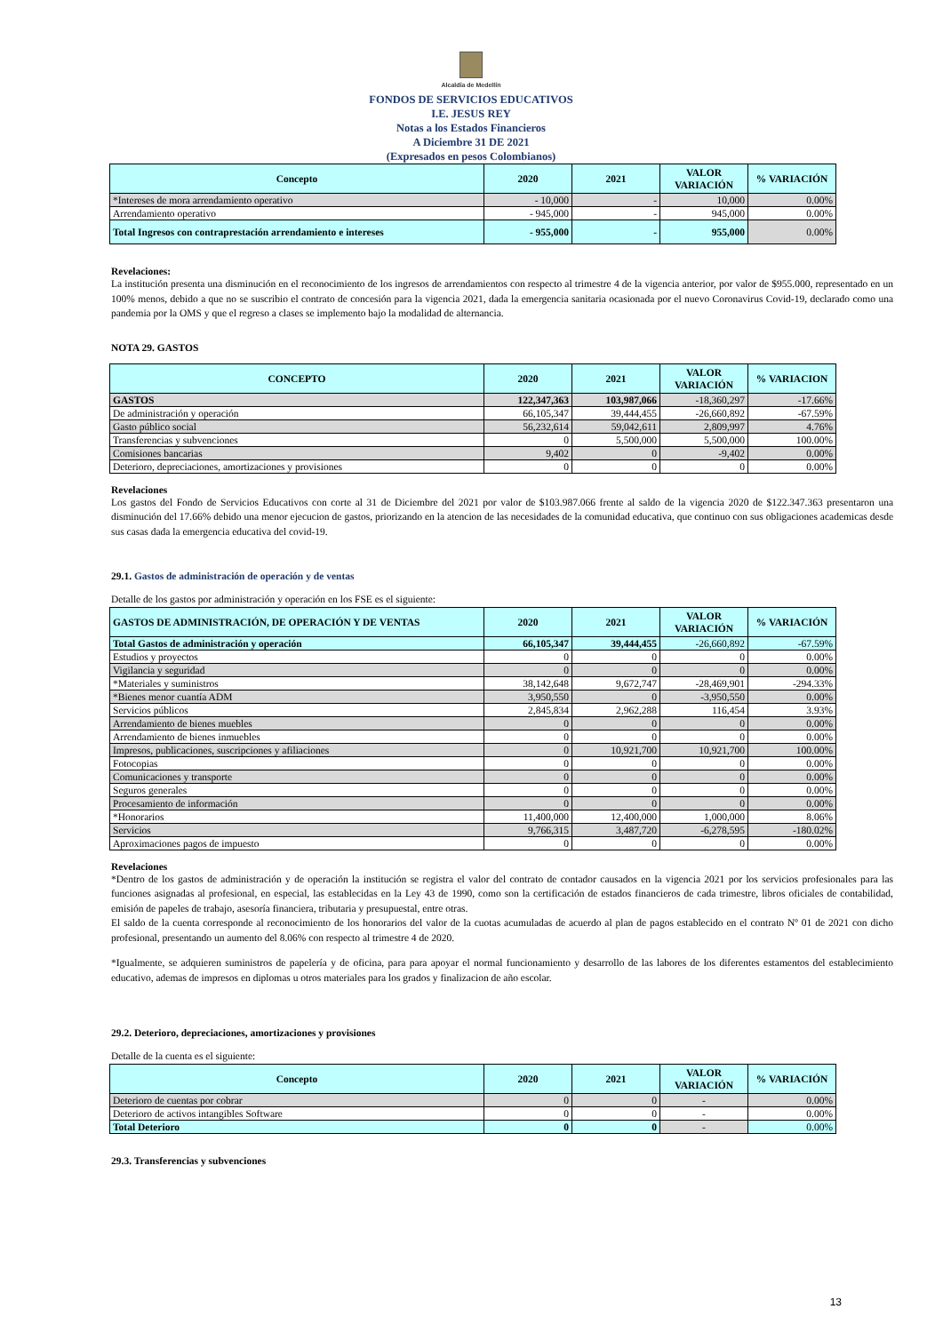Alcaldía de Medellín
FONDOS DE SERVICIOS EDUCATIVOS
I.E. JESUS REY
Notas a los Estados Financieros
A Diciembre 31 DE 2021
(Expresados en pesos Colombianos)
| Concepto | 2020 | 2021 | VALOR VARIACIÓN | % VARIACIÓN |
| --- | --- | --- | --- | --- |
| *Intereses de mora arrendamiento operativo | - 10,000 | - | 10,000 | 0.00% |
| Arrendamiento operativo | - 945,000 | - | 945,000 | 0.00% |
| Total Ingresos con contraprestación arrendamiento e intereses | - 955,000 | - | 955,000 | 0.00% |
Revelaciones:
La institución presenta una disminución en el reconocimiento de los ingresos de arrendamientos con respecto al trimestre 4 de la vigencia anterior, por valor de $955.000, representado en un 100% menos, debido a que no se suscribio el contrato de concesión para la vigencia 2021, dada la emergencia sanitaria ocasionada por el nuevo Coronavirus Covid-19, declarado como una pandemia por la OMS y que el regreso a clases se implemento bajo la modalidad de alternancia.
NOTA 29. GASTOS
| CONCEPTO | 2020 | 2021 | VALOR VARIACIÓN | % VARIACION |
| --- | --- | --- | --- | --- |
| GASTOS | 122,347,363 | 103,987,066 | -18,360,297 | -17.66% |
| De administración y operación | 66,105,347 | 39,444,455 | -26,660,892 | -67.59% |
| Gasto público social | 56,232,614 | 59,042,611 | 2,809,997 | 4.76% |
| Transferencias y subvenciones | 0 | 5,500,000 | 5,500,000 | 100.00% |
| Comisiones bancarias | 9,402 | 0 | -9,402 | 0.00% |
| Deterioro, depreciaciones, amortizaciones y provisiones | 0 | 0 | 0 | 0.00% |
Revelaciones
Los gastos del Fondo de Servicios Educativos con corte al 31 de Diciembre del 2021 por valor de $103.987.066 frente al saldo de la vigencia 2020 de $122.347.363 presentaron una disminución del 17.66% debido una menor ejecucion de gastos, priorizando en la atencion de las necesidades de la comunidad educativa, que continuo con sus obligaciones academicas desde sus casas dada la emergencia educativa del covid-19.
29.1. Gastos de administración de operación y de ventas
Detalle de los gastos por administración y operación en los FSE es el siguiente:
| GASTOS DE ADMINISTRACIÓN, DE OPERACIÓN Y DE VENTAS | 2020 | 2021 | VALOR VARIACIÓN | % VARIACIÓN |
| --- | --- | --- | --- | --- |
| Total Gastos de administración y operación | 66,105,347 | 39,444,455 | -26,660,892 | -67.59% |
| Estudios y proyectos | 0 | 0 | 0 | 0.00% |
| Vigilancia y seguridad | 0 | 0 | 0 | 0.00% |
| *Materiales y suministros | 38,142,648 | 9,672,747 | -28,469,901 | -294.33% |
| *Bienes menor cuantía ADM | 3,950,550 | 0 | -3,950,550 | 0.00% |
| Servicios públicos | 2,845,834 | 2,962,288 | 116,454 | 3.93% |
| Arrendamiento de bienes muebles | 0 | 0 | 0 | 0.00% |
| Arrendamiento de bienes inmuebles | 0 | 0 | 0 | 0.00% |
| Impresos, publicaciones, suscripciones y afiliaciones | 0 | 10,921,700 | 10,921,700 | 100.00% |
| Fotocopias | 0 | 0 | 0 | 0.00% |
| Comunicaciones y transporte | 0 | 0 | 0 | 0.00% |
| Seguros generales | 0 | 0 | 0 | 0.00% |
| Procesamiento de información | 0 | 0 | 0 | 0.00% |
| *Honorarios | 11,400,000 | 12,400,000 | 1,000,000 | 8.06% |
| Servicios | 9,766,315 | 3,487,720 | -6,278,595 | -180.02% |
| Aproximaciones pagos de impuesto | 0 | 0 | 0 | 0.00% |
Revelaciones
*Dentro de los gastos de administración y de operación la institución se registra el valor del contrato de contador causados en la vigencia 2021 por los servicios profesionales para las funciones asignadas al profesional, en especial, las establecidas en la Ley 43 de 1990, como son la certificación de estados financieros de cada trimestre, libros oficiales de contabilidad, emisión de papeles de trabajo, asesoría financiera, tributaria y presupuestal, entre otras.
El saldo de la cuenta corresponde al reconocimiento de los honorarios del valor de la cuotas acumuladas de acuerdo al plan de pagos establecido en el contrato Nº 01 de 2021 con dicho profesional, presentando un aumento del 8.06% con respecto al trimestre 4 de 2020.
*Igualmente, se adquieren suministros de papelería y de oficina, para para apoyar el normal funcionamiento y desarrollo de las labores de los diferentes estamentos del establecimiento educativo, ademas de impresos en diplomas u otros materiales para los grados y finalizacion de año escolar.
29.2. Deterioro, depreciaciones, amortizaciones y provisiones
Detalle de la cuenta es el siguiente:
| Concepto | 2020 | 2021 | VALOR VARIACIÓN | % VARIACIÓN |
| --- | --- | --- | --- | --- |
| Deterioro de cuentas por cobrar | 0 | 0 | - | 0.00% |
| Deterioro de activos intangibles Software | 0 | 0 | - | 0.00% |
| Total Deterioro | 0 | 0 | - | 0.00% |
29.3. Transferencias y subvenciones
13